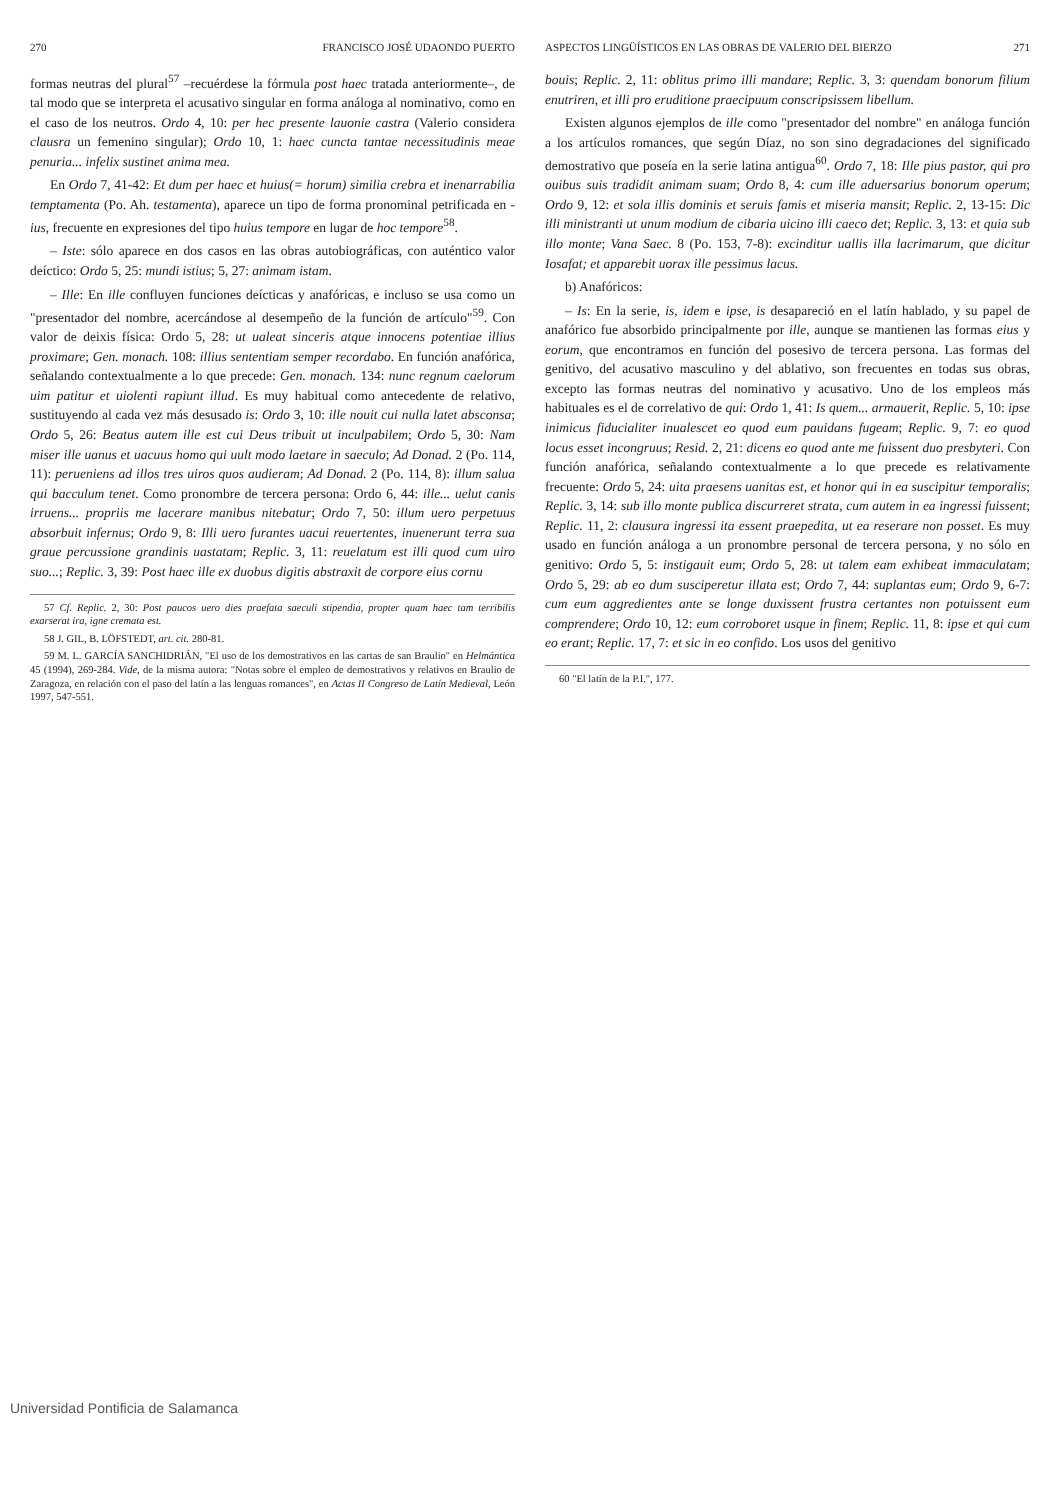270 FRANCISCO JOSÉ UDAONDO PUERTO
formas neutras del plural<sup>57</sup> –recuérdese la fórmula post haec tratada anteriormente–, de tal modo que se interpreta el acusativo singular en forma análoga al nominativo, como en el caso de los neutros. Ordo 4, 10: per hec presente lauonie castra (Valerio considera clausra un femenino singular); Ordo 10, 1: haec cuncta tantae necessitudinis meae penuria... infelix sustinet anima mea.
En Ordo 7, 41-42: Et dum per haec et huius(= horum) similia crebra et inenarrabilia temptamenta (Po. Ah. testamenta), aparece un tipo de forma pronominal petrificada en -ius, frecuente en expresiones del tipo huius tempore en lugar de hoc tempore<sup>58</sup>.
– Iste: sólo aparece en dos casos en las obras autobiográficas, con auténtico valor deíctico: Ordo 5, 25: mundi istius; 5, 27: animam istam.
– Ille: En ille confluyen funciones deícticas y anafóricas, e incluso se usa como un "presentador del nombre, acercándose al desempeño de la función de artículo"<sup>59</sup>. Con valor de deixis física: Ordo 5, 28: ut ualeat sinceris atque innocens potentiae illius proximare; Gen. monach. 108: illius sententiam semper recordabo. En función anafórica, señalando contextualmente a lo que precede: Gen. monach. 134: nunc regnum caelorum uim patitur et uiolenti rapiunt illud. Es muy habitual como antecedente de relativo, sustituyendo al cada vez más desusado is: Ordo 3, 10: ille nouit cui nulla latet absconsa; Ordo 5, 26: Beatus autem ille est cui Deus tribuit ut inculpabilem; Ordo 5, 30: Nam miser ille uanus et uacuus homo qui uult modo laetare in saeculo; Ad Donad. 2 (Po. 114, 11): perueniens ad illos tres uiros quos audieram; Ad Donad. 2 (Po. 114, 8): illum salua qui bacculum tenet. Como pronombre de tercera persona: Ordo 6, 44: ille... uelut canis irruens... propriis me lacerare manibus nitebatur; Ordo 7, 50: illum uero perpetuus absorbuit infernus; Ordo 9, 8: Illi uero furantes uacui reuertentes, inuenerunt terra sua graue percussione grandinis uastatam; Replic. 3, 11: reuelatum est illi quod cum uiro suo...; Replic. 3, 39: Post haec ille ex duobus digitis abstraxit de corpore eius cornu
57 Cf. Replic. 2, 30: Post paucos uero dies praefata saeculi stipendia, propter quam haec tam terribilis exarserat ira, igne cremata est.
58 J. GIL, B. LÖFSTEDT, art. cit. 280-81.
59 M. L. GARCÍA SANCHIDRIÁN, "El uso de los demostrativos en las cartas de san Braulio" en Helmántica 45 (1994), 269-284. Vide, de la misma autora: "Notas sobre el empleo de demostrativos y relativos en Braulio de Zaragoza, en relación con el paso del latín a las lenguas romances", en Actas II Congreso de Latín Medieval, León 1997, 547-551.
ASPECTOS LINGÜÍSTICOS EN LAS OBRAS DE VALERIO DEL BIERZO 271
bouis; Replic. 2, 11: oblitus primo illi mandare; Replic. 3, 3: quendam bonorum filium enutriren, et illi pro eruditione praecipuum conscripsissem libellum.
Existen algunos ejemplos de ille como "presentador del nombre" en análoga función a los artículos romances, que según Díaz, no son sino degradaciones del significado demostrativo que poseía en la serie latina antigua<sup>60</sup>. Ordo 7, 18: Ille pius pastor, qui pro ouibus suis tradidit animam suam; Ordo 8, 4: cum ille aduersarius bonorum operum; Ordo 9, 12: et sola illis dominis et seruis famis et miseria mansit; Replic. 2, 13-15: Dic illi ministranti ut unum modium de cibaria uicino illi caeco det; Replic. 3, 13: et quia sub illo monte; Vana Saec. 8 (Po. 153, 7-8): excinditur uallis illa lacrimarum, que dicitur Iosafat; et apparebit uorax ille pessimus lacus.
b) Anafóricos:
– Is: En la serie, is, idem e ipse, is desapareció en el latín hablado, y su papel de anafórico fue absorbido principalmente por ille, aunque se mantienen las formas eius y eorum, que encontramos en función del posesivo de tercera persona. Las formas del genitivo, del acusativo masculino y del ablativo, son frecuentes en todas sus obras, excepto las formas neutras del nominativo y acusativo. Uno de los empleos más habituales es el de correlativo de qui: Ordo 1, 41: Is quem... armauerit, Replic. 5, 10: ipse inimicus fiducialiter inualescet eo quod eum pauidans fugeam; Replic. 9, 7: eo quod locus esset incongruus; Resid. 2, 21: dicens eo quod ante me fuissent duo presbyteri. Con función anafórica, señalando contextualmente a lo que precede es relativamente frecuente: Ordo 5, 24: uita praesens uanitas est, et honor qui in ea suscipitur temporalis; Replic. 3, 14: sub illo monte publica discurreret strata, cum autem in ea ingressi fuissent; Replic. 11, 2: clausura ingressi ita essent praepedita, ut ea reserare non posset. Es muy usado en función análoga a un pronombre personal de tercera persona, y no sólo en genitivo: Ordo 5, 5: instigauit eum; Ordo 5, 28: ut talem eam exhibeat immaculatam; Ordo 5, 29: ab eo dum susciperetur illata est; Ordo 7, 44: suplantas eum; Ordo 9, 6-7: cum eum aggredientes ante se longe duxissent frustra certantes non potuissent eum comprendere; Ordo 10, 12: eum corroboret usque in finem; Replic. 11, 8: ipse et qui cum eo erant; Replic. 17, 7: et sic in eo confido. Los usos del genitivo
60 "El latín de la P.I.", 177.
Universidad Pontificia de Salamanca